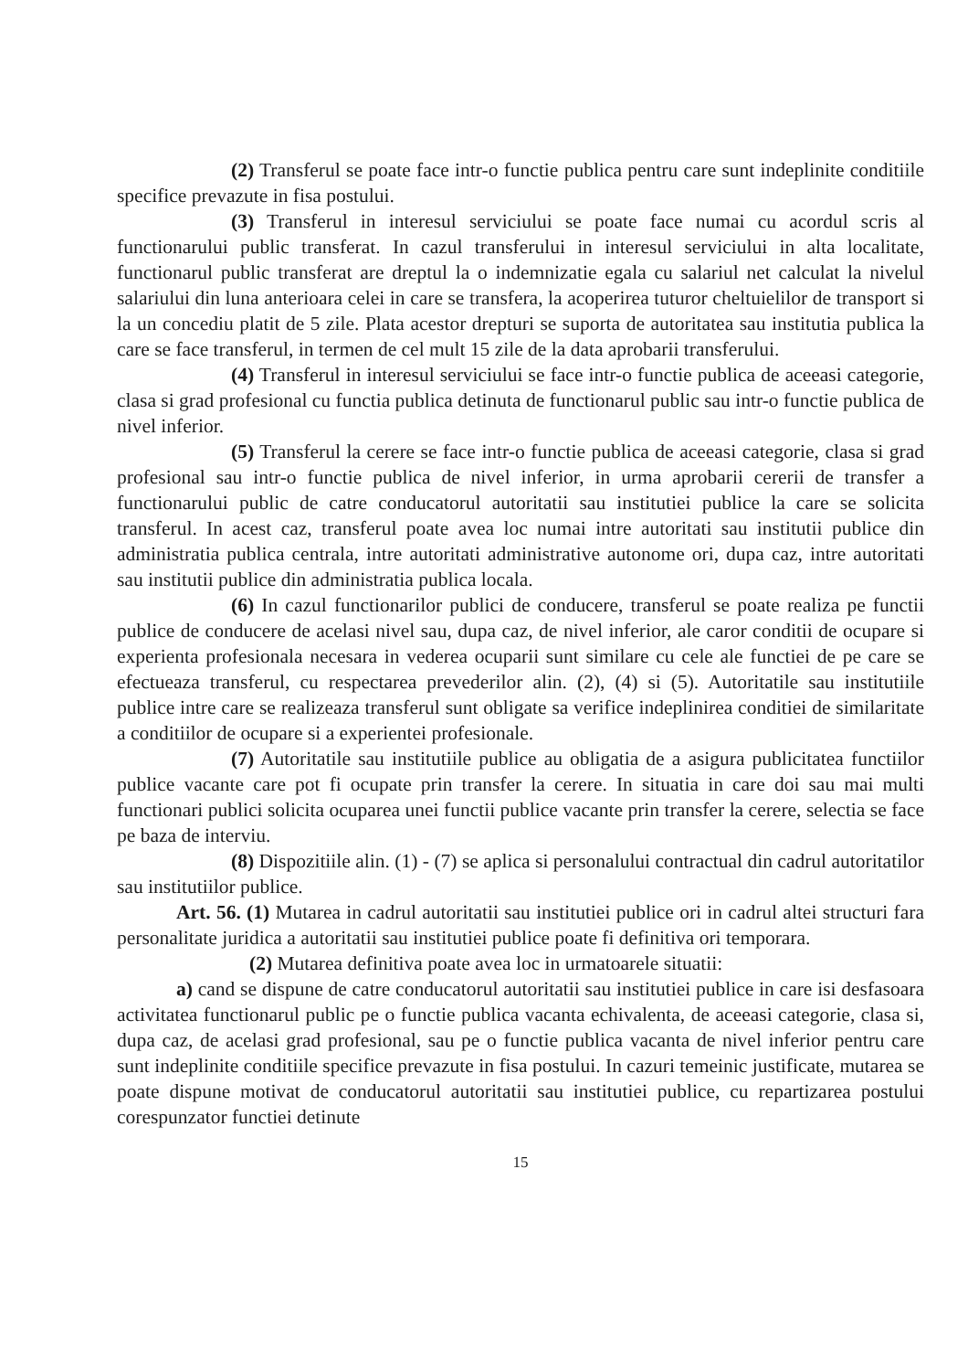(2) Transferul se poate face intr-o functie publica pentru care sunt indeplinite conditiile specifice prevazute in fisa postului.
(3) Transferul in interesul serviciului se poate face numai cu acordul scris al functionarului public transferat. In cazul transferului in interesul serviciului in alta localitate, functionarul public transferat are dreptul la o indemnizatie egala cu salariul net calculat la nivelul salariului din luna anterioara celei in care se transfera, la acoperirea tuturor cheltuielilor de transport si la un concediu platit de 5 zile. Plata acestor drepturi se suporta de autoritatea sau institutia publica la care se face transferul, in termen de cel mult 15 zile de la data aprobarii transferului.
(4) Transferul in interesul serviciului se face intr-o functie publica de aceeasi categorie, clasa si grad profesional cu functia publica detinuta de functionarul public sau intr-o functie publica de nivel inferior.
(5) Transferul la cerere se face intr-o functie publica de aceeasi categorie, clasa si grad profesional sau intr-o functie publica de nivel inferior, in urma aprobarii cererii de transfer a functionarului public de catre conducatorul autoritatii sau institutiei publice la care se solicita transferul. In acest caz, transferul poate avea loc numai intre autoritati sau institutii publice din administratia publica centrala, intre autoritati administrative autonome ori, dupa caz, intre autoritati sau institutii publice din administratia publica locala.
(6) In cazul functionarilor publici de conducere, transferul se poate realiza pe functii publice de conducere de acelasi nivel sau, dupa caz, de nivel inferior, ale caror conditii de ocupare si experienta profesionala necesara in vederea ocuparii sunt similare cu cele ale functiei de pe care se efectueaza transferul, cu respectarea prevederilor alin. (2), (4) si (5). Autoritatile sau institutiile publice intre care se realizeaza transferul sunt obligate sa verifice indeplinirea conditiei de similaritate a conditiilor de ocupare si a experientei profesionale.
(7) Autoritatile sau institutiile publice au obligatia de a asigura publicitatea functiilor publice vacante care pot fi ocupate prin transfer la cerere. In situatia in care doi sau mai multi functionari publici solicita ocuparea unei functii publice vacante prin transfer la cerere, selectia se face pe baza de interviu.
(8) Dispozitiile alin. (1) - (7) se aplica si personalului contractual din cadrul autoritatilor sau institutiilor publice.
Art. 56. (1) Mutarea in cadrul autoritatii sau institutiei publice ori in cadrul altei structuri fara personalitate juridica a autoritatii sau institutiei publice poate fi definitiva ori temporara.
(2) Mutarea definitiva poate avea loc in urmatoarele situatii:
a) cand se dispune de catre conducatorul autoritatii sau institutiei publice in care isi desfasoara activitatea functionarul public pe o functie publica vacanta echivalenta, de aceeasi categorie, clasa si, dupa caz, de acelasi grad profesional, sau pe o functie publica vacanta de nivel inferior pentru care sunt indeplinite conditiile specifice prevazute in fisa postului. In cazuri temeinic justificate, mutarea se poate dispune motivat de conducatorul autoritatii sau institutiei publice, cu repartizarea postului corespunzator functiei detinute
15